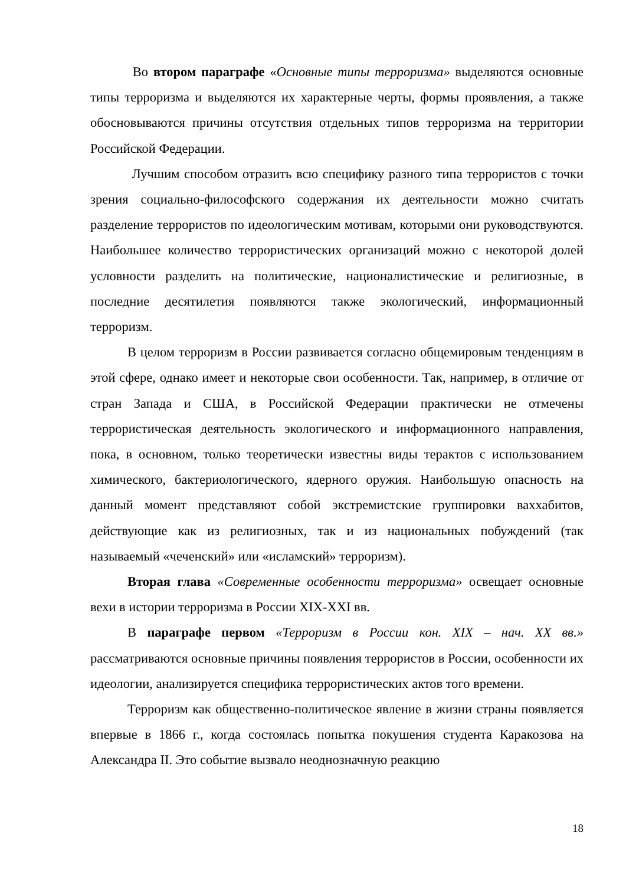Во втором параграфе «Основные типы терроризма» выделяются основные типы терроризма и выделяются их характерные черты, формы проявления, а также обосновываются причины отсутствия отдельных типов терроризма на территории Российской Федерации.
Лучшим способом отразить всю специфику разного типа террористов с точки зрения социально-философского содержания их деятельности можно считать разделение террористов по идеологическим мотивам, которыми они руководствуются. Наибольшее количество террористических организаций можно с некоторой долей условности разделить на политические, националистические и религиозные, в последние десятилетия появляются также экологический, информационный терроризм.
В целом терроризм в России развивается согласно общемировым тенденциям в этой сфере, однако имеет и некоторые свои особенности. Так, например, в отличие от стран Запада и США, в Российской Федерации практически не отмечены террористическая деятельность экологического и информационного направления, пока, в основном, только теоретически известны виды терактов с использованием химического, бактериологического, ядерного оружия. Наибольшую опасность на данный момент представляют собой экстремистские группировки ваххабитов, действующие как из религиозных, так и из национальных побуждений (так называемый «чеченский» или «исламский» терроризм).
Вторая глава «Современные особенности терроризма» освещает основные вехи в истории терроризма в России XIX-XXI вв.
В параграфе первом «Терроризм в России кон. XIX – нач. XX вв.» рассматриваются основные причины появления террористов в России, особенности их идеологии, анализируется специфика террористических актов того времени.
Терроризм как общественно-политическое явление в жизни страны появляется впервые в 1866 г., когда состоялась попытка покушения студента Каракозова на Александра II. Это событие вызвало неоднозначную реакцию
18